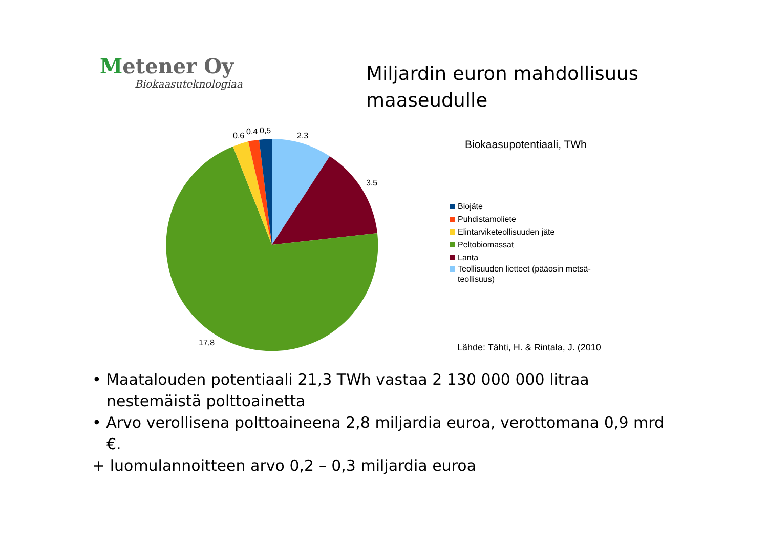Metener Oy
Biokaasuteknologiaa
Miljardin euron mahdollisuus
maaseudulle
0,6
0,4
0,5
2,3
3,5
17,8
Biokaasupotentiaali, TWh
Biojäte
Puhdistamoliete
Elintarviketeollisuuden jäte
Peltobiomassat
Lanta
Teollisuuden lietteet (pääosin metsä-
teollisuus)
Lähde: Tähti, H. & Rintala, J. (2010
• Maatalouden potentiaali 21,3 TWh vastaa 2 130 000 000 litraa nestemäistä polttoainetta
• Arvo verollisena polttoaineena 2,8 miljardia euroa, verottomana 0,9 mrd €.
+ luomulannoitteen arvo 0,2 – 0,3 miljardia euroa